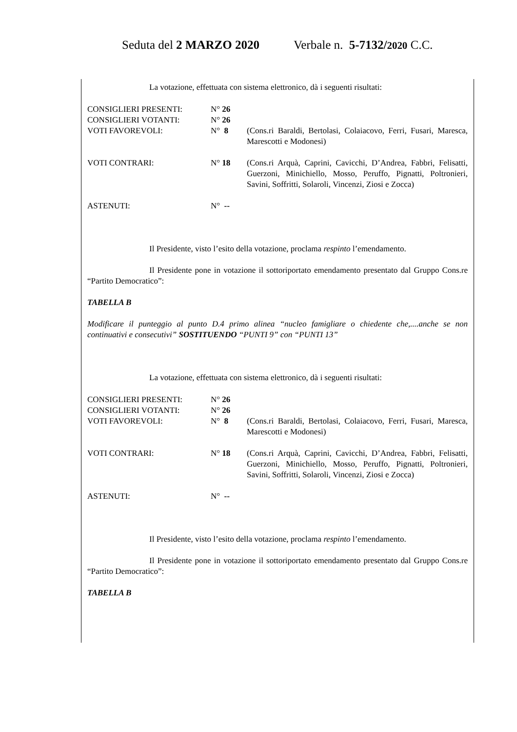Seduta del 2 MARZO 2020 Verbale n. 5-7132/2020 C.C.
La votazione, effettuata con sistema elettronico, dà i seguenti risultati:
| CONSIGLIERI PRESENTI: | N° 26 | |
| CONSIGLIERI VOTANTI: | N° 26 | |
| VOTI FAVOREVOLI: | N° 8 | (Cons.ri Baraldi, Bertolasi, Colaiacovo, Ferri, Fusari, Maresca, Marescotti e Modonesi) |
| VOTI CONTRARI: | N° 18 | (Cons.ri Arquà, Caprini, Cavicchi, D’Andrea, Fabbri, Felisatti, Guerzoni, Minichiello, Mosso, Peruffo, Pignatti, Poltronieri, Savini, Soffritti, Solaroli, Vincenzi, Ziosi e Zocca) |
| ASTENUTI: | N° -- | |
Il Presidente, visto l’esito della votazione, proclama respinto l’emendamento.
Il Presidente pone in votazione il sottoriportato emendamento presentato dal Gruppo Cons.re “Partito Democratico”:
TABELLA B
Modificare il punteggio al punto D.4 primo alinea “nucleo famigliare o chiedente che,....anche se non continuativi e consecutivi” SOSTITUENDO “PUNTI 9” con “PUNTI 13”
La votazione, effettuata con sistema elettronico, dà i seguenti risultati:
| CONSIGLIERI PRESENTI: | N° 26 | |
| CONSIGLIERI VOTANTI: | N° 26 | |
| VOTI FAVOREVOLI: | N° 8 | (Cons.ri Baraldi, Bertolasi, Colaiacovo, Ferri, Fusari, Maresca, Marescotti e Modonesi) |
| VOTI CONTRARI: | N° 18 | (Cons.ri Arquà, Caprini, Cavicchi, D’Andrea, Fabbri, Felisatti, Guerzoni, Minichiello, Mosso, Peruffo, Pignatti, Poltronieri, Savini, Soffritti, Solaroli, Vincenzi, Ziosi e Zocca) |
| ASTENUTI: | N° -- | |
Il Presidente, visto l’esito della votazione, proclama respinto l’emendamento.
Il Presidente pone in votazione il sottoriportato emendamento presentato dal Gruppo Cons.re “Partito Democratico”:
TABELLA B